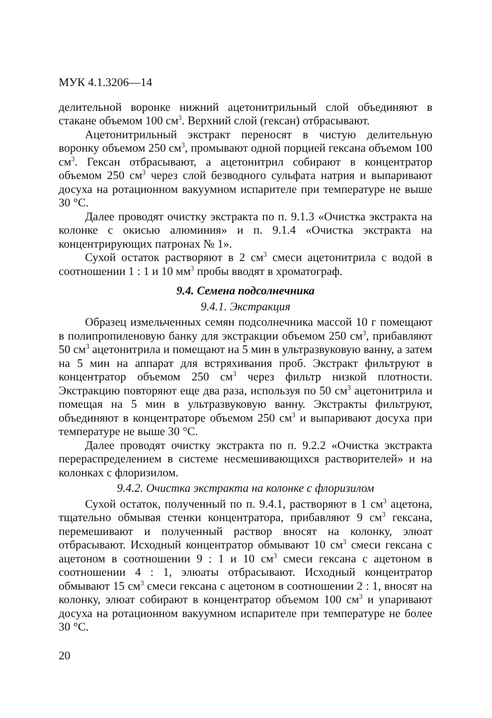МУК 4.1.3206—14
делительной воронке нижний ацетонитрильный слой объединяют в стакане объемом 100 см<sup>3</sup>. Верхний слой (гексан) отбрасывают.
Ацетонитрильный экстракт переносят в чистую делительную воронку объемом 250 см<sup>3</sup>, промывают одной порцией гексана объемом 100 см<sup>3</sup>. Гексан отбрасывают, а ацетонитрил собирают в концентратор объемом 250 см<sup>3</sup> через слой безводного сульфата натрия и выпаривают досуха на ротационном вакуумном испарителе при температуре не выше 30 °С.
Далее проводят очистку экстракта по п. 9.1.3 «Очистка экстракта на колонке с окисью алюминия» и п. 9.1.4 «Очистка экстракта на концентрирующих патронах № 1».
Сухой остаток растворяют в 2 см<sup>3</sup> смеси ацетонитрила с водой в соотношении 1 : 1 и 10 мм<sup>3</sup> пробы вводят в хроматограф.
9.4. Семена подсолнечника
9.4.1. Экстракция
Образец измельченных семян подсолнечника массой 10 г помещают в полипропиленовую банку для экстракции объемом 250 см<sup>3</sup>, прибавляют 50 см<sup>3</sup> ацетонитрила и помещают на 5 мин в ультразвуковую ванну, а затем на 5 мин на аппарат для встряхивания проб. Экстракт фильтруют в концентратор объемом 250 см<sup>3</sup> через фильтр низкой плотности. Экстракцию повторяют еще два раза, используя по 50 см<sup>3</sup> ацетонитрила и помещая на 5 мин в ультразвуковую ванну. Экстракты фильтруют, объединяют в концентраторе объемом 250 см<sup>3</sup> и выпаривают досуха при температуре не выше 30 °С.
Далее проводят очистку экстракта по п. 9.2.2 «Очистка экстракта перераспределением в системе несмешивающихся растворителей» и на колонках с флоризилом.
9.4.2. Очистка экстракта на колонке с флоризилом
Сухой остаток, полученный по п. 9.4.1, растворяют в 1 см<sup>3</sup> ацетона, тщательно обмывая стенки концентратора, прибавляют 9 см<sup>3</sup> гексана, перемешивают и полученный раствор вносят на колонку, элюат отбрасывают. Исходный концентратор обмывают 10 см<sup>3</sup> смеси гексана с ацетоном в соотношении 9 : 1 и 10 см<sup>3</sup> смеси гексана с ацетоном в соотношении 4 : 1, элюаты отбрасывают. Исходный концентратор обмывают 15 см<sup>3</sup> смеси гексана с ацетоном в соотношении 2 : 1, вносят на колонку, элюат собирают в концентратор объемом 100 см<sup>3</sup> и упаривают досуха на ротационном вакуумном испарителе при температуре не более 30 °С.
20